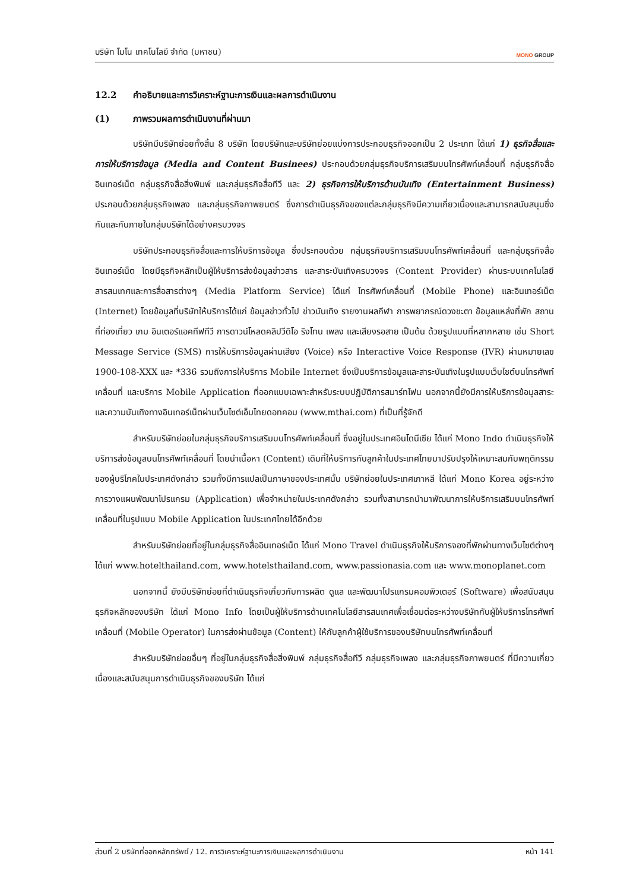บริษัท โมโน เทคโนโลยี จำกัด (มหาชน) MONO GROUP
12.2 คำอธิบายและการวิเคราะห์ฐานะการเงินและผลการดำเนินงาน
(1) ภาพรวมผลการดำเนินงานที่ผ่านมา
บริษัทมีบริษัทย่อยทั้งสิ้น 8 บริษัท โดยบริษัทและบริษัทย่อยแบ่งการประกอบธุรกิจออกเป็น 2 ประเภท ได้แก่ 1) ธุรกิจสื่อและการให้บริการข้อมูล (Media and Content Businees) ประกอบด้วยกลุ่มธุรกิจบริการเสริมบนโทรศัพท์เคลื่อนที่ กลุ่มธุรกิจสื่ออินเทอร์เน็ต กลุ่มธุรกิจสื่อสิ่งพิมพ์ และกลุ่มธุรกิจสื่อทีวี และ 2) ธุรกิจการให้บริการด้านบันเทิง (Entertainment Business) ประกอบด้วยกลุ่มธุรกิจเพลง และกลุ่มธุรกิจภาพยนตร์ ซึ่งการดำเนินธุรกิจของแต่ละกลุ่มธุรกิจมีความเกี่ยวเนื่องและสามารถสนับสนุนซึ่งกันและกันภายในกลุ่มบริษัทได้อย่างครบวงจร
บริษัทประกอบธุรกิจสื่อและการให้บริการข้อมูล ซึ่งประกอบด้วย กลุ่มธุรกิจบริการเสริมบนโทรศัพท์เคลื่อนที่ และกลุ่มธุรกิจสื่ออินเทอร์เน็ต โดยมีธุรกิจหลักเป็นผู้ให้บริการส่งข้อมูลข่าวสาร และสาระบันเทิงครบวงจร (Content Provider) ผ่านระบบเทคโนโลยีสารสนเทศและการสื่อสารต่างๆ (Media Platform Service) ได้แก่ โทรศัพท์เคลื่อนที่ (Mobile Phone) และอินเทอร์เน็ต (Internet) โดยข้อมูลที่บริษัทให้บริการได้แก่ ข้อมูลข่าวทั่วไป ข่าวบันเทิง รายงานผลกีฬา การพยากรณ์ดวงชะตา ข้อมูลแหล่งที่พัก สถานที่ท่องเที่ยว เกม อินเตอร์แอคทีฟทีวี การดาวน์โหลดคลิปวีดิโอ ริงโทน เพลง และเสียงรอสาย เป็นต้น ด้วยรูปแบบที่หลากหลาย เช่น Short Message Service (SMS) การให้บริการข้อมูลผ่านเสียง (Voice) หรือ Interactive Voice Response (IVR) ผ่านหมายเลข 1900-108-XXX และ *336 รวมถึงการให้บริการ Mobile Internet ซึ่งเป็นบริการข้อมูลและสาระบันเทิงในรูปแบบเว็บไซต์บนโทรศัพท์เคลื่อนที่ และบริการ Mobile Application ที่ออกแบบเฉพาะสำหรับระบบปฏิบัติการสมาร์ทโฟน นอกจากนี้ยังมีการให้บริการข้อมูลสาระและความบันเทิงทางอินเทอร์เน็ตผ่านเว็บไซต์เอ็มไทยดอทคอม (www.mthai.com) ที่เป็นที่รู้จักดี
สำหรับบริษัทย่อยในกลุ่มธุรกิจบริการเสริมบนโทรศัพท์เคลื่อนที่ ซึ่งอยู่ในประเทศอินโดนีเซีย ได้แก่ Mono Indo ดำเนินธุรกิจให้บริการส่งข้อมูลบนโทรศัพท์เคลื่อนที่ โดยนำเนื้อหา (Content) เดิมที่ให้บริการกับลูกค้าในประเทศไทยมาปรับปรุงให้เหมาะสมกับพฤติกรรมของผู้บริโภคในประเทศดังกล่าว รวมทั้งมีการแปลเป็นภาษาของประเทศนั้น บริษัทย่อยในประเทศเกาหลี ได้แก่ Mono Korea อยู่ระหว่างการวางแผนพัฒนาโปรแกรม (Application) เพื่อจำหน่ายในประเทศดังกล่าว รวมทั้งสามารถนำมาพัฒนาการให้บริการเสริมบนโทรศัพท์เคลื่อนที่ในรูปแบบ Mobile Application ในประเทศไทยได้อีกด้วย
สำหรับบริษัทย่อยที่อยู่ในกลุ่มธุรกิจสื่ออินเทอร์เน็ต ได้แก่ Mono Travel ดำเนินธุรกิจให้บริการจองที่พักผ่านทางเว็บไซต์ต่างๆ ได้แก่ www.hotelthailand.com, www.hotelsthailand.com, www.passionasia.com และ www.monoplanet.com
นอกจากนี้ ยังมีบริษัทย่อยที่ดำเนินธุรกิจเกี่ยวกับการผลิต ดูแล และพัฒนาโปรแกรมคอมพิวเตอร์ (Software) เพื่อสนับสนุนธุรกิจหลักของบริษัท ได้แก่ Mono Info โดยเป็นผู้ให้บริการด้านเทคโนโลยีสารสนเทศเพื่อเชื่อมต่อระหว่างบริษัทกับผู้ให้บริการโทรศัพท์เคลื่อนที่ (Mobile Operator) ในการส่งผ่านข้อมูล (Content) ให้กับลูกค้าผู้ใช้บริการของบริษัทบนโทรศัพท์เคลื่อนที่
สำหรับบริษัทย่อยอื่นๆ ที่อยู่ในกลุ่มธุรกิจสื่อสิ่งพิมพ์ กลุ่มธุรกิจสื่อทีวี กลุ่มธุรกิจเพลง และกลุ่มธุรกิจภาพยนตร์ ที่มีความเกี่ยวเนื่องและสนับสนุนการดำเนินธุรกิจของบริษัท ได้แก่
ส่วนที่ 2 บริษัทที่ออกหลักทรัพย์ / 12. การวิเคราะห์ฐานะการเงินและผลการดำเนินงาน หน้า 141